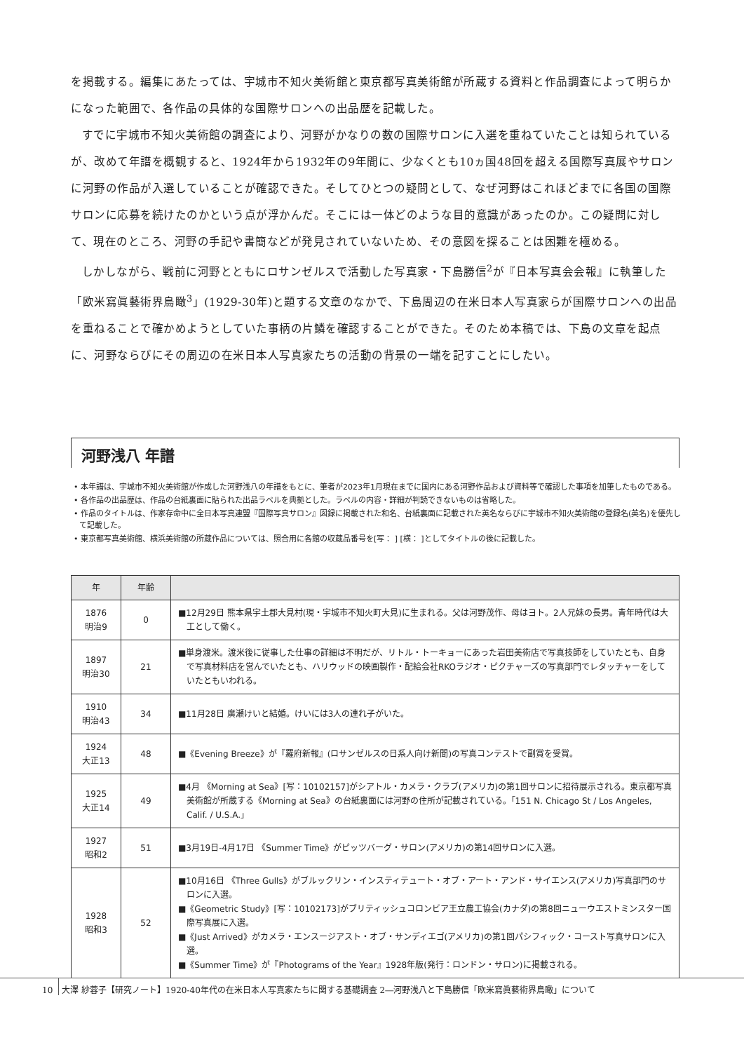を掲載する。編集にあたっては、宇城市不知火美術館と東京都写真美術館が所蔵する資料と作品調査によって明らかになった範囲で、各作品の具体的な国際サロンへの出品歴を記載した。
すでに宇城市不知火美術館の調査により、河野がかなりの数の国際サロンに入選を重ねていたことは知られているが、改めて年譜を概観すると、1924年から1932年の9年間に、少なくとも10ヵ国48回を超える国際写真展やサロンに河野の作品が入選していることが確認できた。そしてひとつの疑問として、なぜ河野はこれほどまでに各国の国際サロンに応募を続けたのかという点が浮かんだ。そこには一体どのような目的意識があったのか。この疑問に対して、現在のところ、河野の手記や書簡などが発見されていないため、その意図を探ることは困難を極める。
しかしながら、戦前に河野とともにロサンゼルスで活動した写真家・下島勝信<sup>2</sup>が『日本写真会会報』に執筆した「欧米寫眞藝術界鳥瞰<sup>3</sup>」(1929-30年)と題する文章のなかで、下島周辺の在米日本人写真家らが国際サロンへの出品を重ねることで確かめようとしていた事柄の片鱗を確認することができた。そのため本稿では、下島の文章を起点に、河野ならびにその周辺の在米日本人写真家たちの活動の背景の一端を記すことにしたい。
河野浅八 年譜
• 本年譜は、宇城市不知火美術館が作成した河野浅八の年譜をもとに、筆者が2023年1月現在までに国内にある河野作品および資料等で確認した事項を加筆したものである。
• 各作品の出品歴は、作品の台紙裏面に貼られた出品ラベルを典拠とした。ラベルの内容・詳細が判読できないものは省略した。
• 作品のタイトルは、作家存命中に全日本写真連盟『国際写真サロン』図録に掲載された和名、台紙裏面に記載された英名ならびに宇城市不知火美術館の登録名(英名)を優先して記載した。
• 東京都写真美術館、横浜美術館の所蔵作品については、照合用に各館の収蔵品番号を[写： ] [横： ]としてタイトルの後に記載した。
| 年 | 年齢 | |
| --- | --- | --- |
| 1876 明治9 | 0 | ■12月29日 熊本県宇土郡大見村(現・宇城市不知火町大見)に生まれる。父は河野茂作、母はヨト。2人兄妹の長男。青年時代は大工として働く。 |
| 1897 明治30 | 21 | ■単身渡米。渡米後に従事した仕事の詳細は不明だが、リトル・トーキョーにあった岩田美術店で写真技師をしていたとも、自身で写真材料店を営んでいたとも、ハリウッドの映画製作・配給会社RKOラジオ・ピクチャーズの写真部門でレタッチャーをしていたともいわれる。 |
| 1910 明治43 | 34 | ■11月28日 廣瀬けいと結婚。けいには3人の連れ子がいた。 |
| 1924 大正13 | 48 | ■《Evening Breeze》が『羅府新報』(ロサンゼルスの日系人向け新聞)の写真コンテストで副賞を受賞。 |
| 1925 大正14 | 49 | ■4月 《Morning at Sea》[写：10102157]がシアトル・カメラ・クラブ(アメリカ)の第1回サロンに招待展示される。東京都写真美術館が所蔵する《Morning at Sea》の台紙裏面には河野の住所が記載されている。「151 N. Chicago St / Los Angeles, Calif. / U.S.A.」 |
| 1927 昭和2 | 51 | ■3月19日-4月17日 《Summer Time》がピッツバーグ・サロン(アメリカ)の第14回サロンに入選。 |
| 1928 昭和3 | 52 | ■10月16日 《Three Gulls》がブルックリン・インスティテュート・オブ・アート・アンド・サイエンス(アメリカ)写真部門のサロンに入選。 ■《Geometric Study》[写：10102173]がブリティッシュコロンビア王立農工協会(カナダ)の第8回ニューウエストミンスター国際写真展に入選。 ■《Just Arrived》がカメラ・エンスージアスト・オブ・サンディエゴ(アメリカ)の第1回パシフィック・コースト写真サロンに入選。 ■《Summer Time》が『Photograms of the Year』1928年版(発行：ロンドン・サロン)に掲載される。 |
10 大澤 紗蓉子【研究ノート】1920-40年代の在米日本人写真家たちに関する基礎調査 2―河野浅八と下島勝信「欧米寫眞藝術界鳥瞰」について